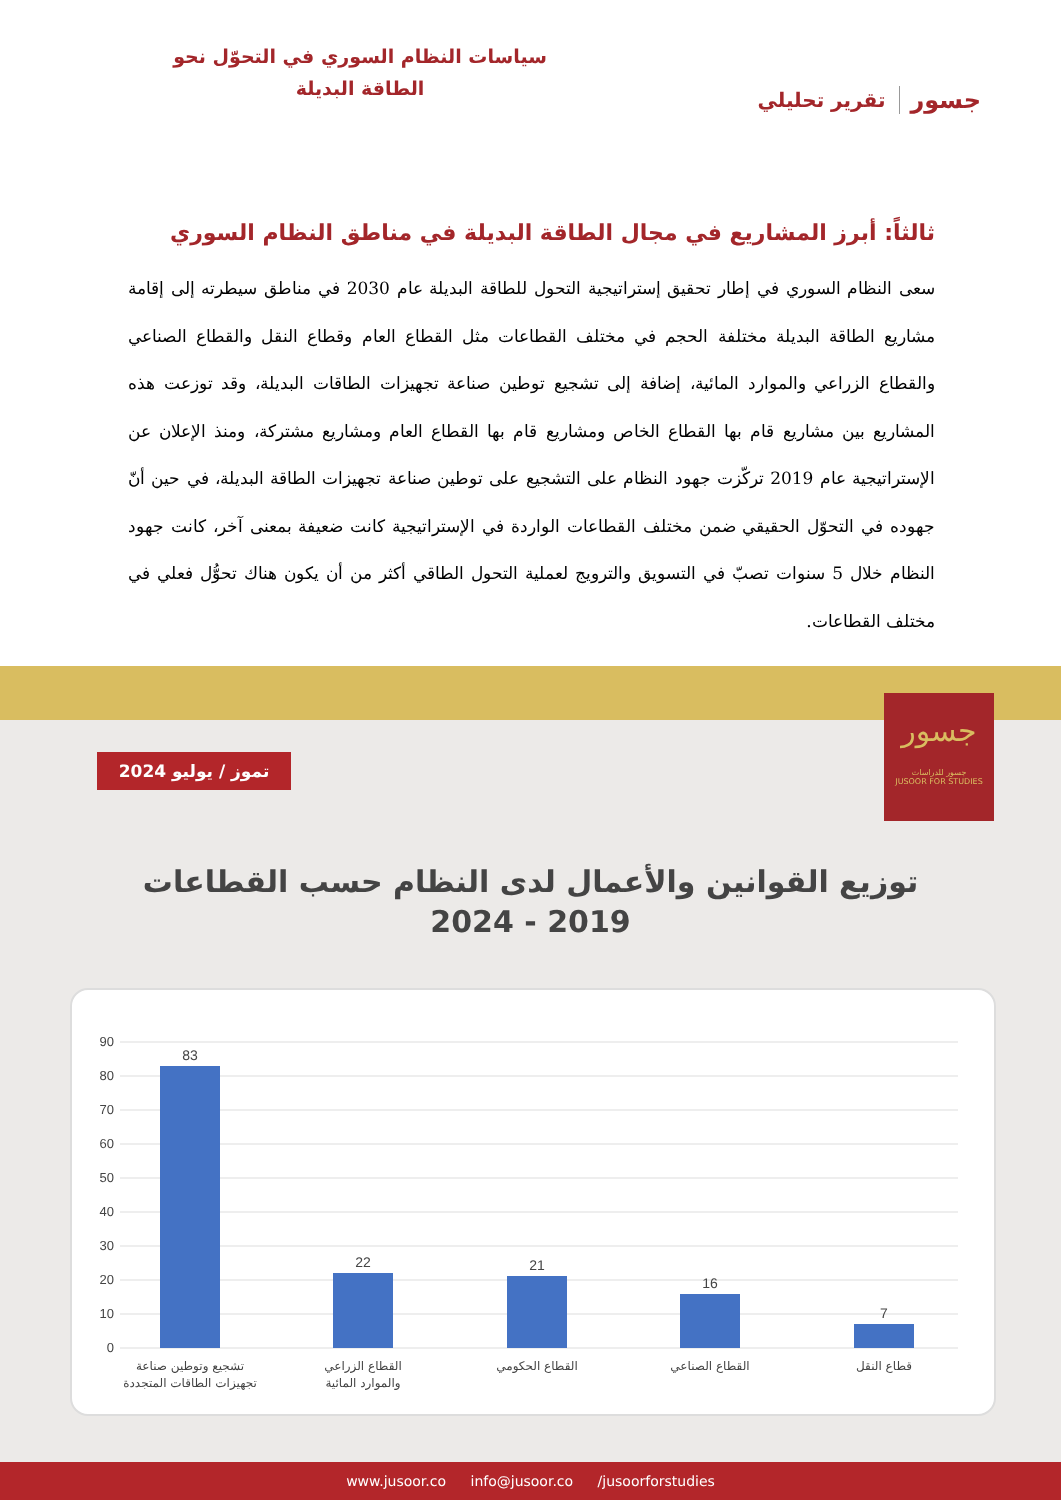سياسات النظام السوري في التحوّل نحو الطاقة البديلة
جسور تقرير تحليلي
ثالثاً: أبرز المشاريع في مجال الطاقة البديلة في مناطق النظام السوري
سعى النظام السوري في إطار تحقيق إستراتيجية التحول للطاقة البديلة عام 2030 في مناطق سيطرته إلى إقامة مشاريع الطاقة البديلة مختلفة الحجم في مختلف القطاعات مثل القطاع العام وقطاع النقل والقطاع الصناعي والقطاع الزراعي والموارد المائية، إضافة إلى تشجيع توطين صناعة تجهيزات الطاقات البديلة، وقد توزعت هذه المشاريع بين مشاريع قام بها القطاع الخاص ومشاريع قام بها القطاع العام ومشاريع مشتركة، ومنذ الإعلان عن الإستراتيجية عام 2019 تركّزت جهود النظام على التشجيع على توطين صناعة تجهيزات الطاقة البديلة، في حين أنّ جهوده في التحوّل الحقيقي ضمن مختلف القطاعات الواردة في الإستراتيجية كانت ضعيفة بمعنى آخر، كانت جهود النظام خلال 5 سنوات تصبّ في التسويق والترويج لعملية التحول الطاقي أكثر من أن يكون هناك تحوُّل فعلي في مختلف القطاعات.
جسور
جسور للدراسات
JUSOOR FOR STUDIES
تموز / يوليو 2024
توزيع القوانين والأعمال لدى النظام حسب القطاعات
2019 - 2024
90
80
70
60
50
40
30
20
10
0
83
22
21
16
7
تشجيع وتوطين صناعة
تجهيزات الطاقات المتجددة
القطاع الزراعي
والموارد المائية
القطاع الحكومي
القطاع الصناعي
قطاع النقل
www.jusoor.co info@jusoor.co /jusoorforstudies